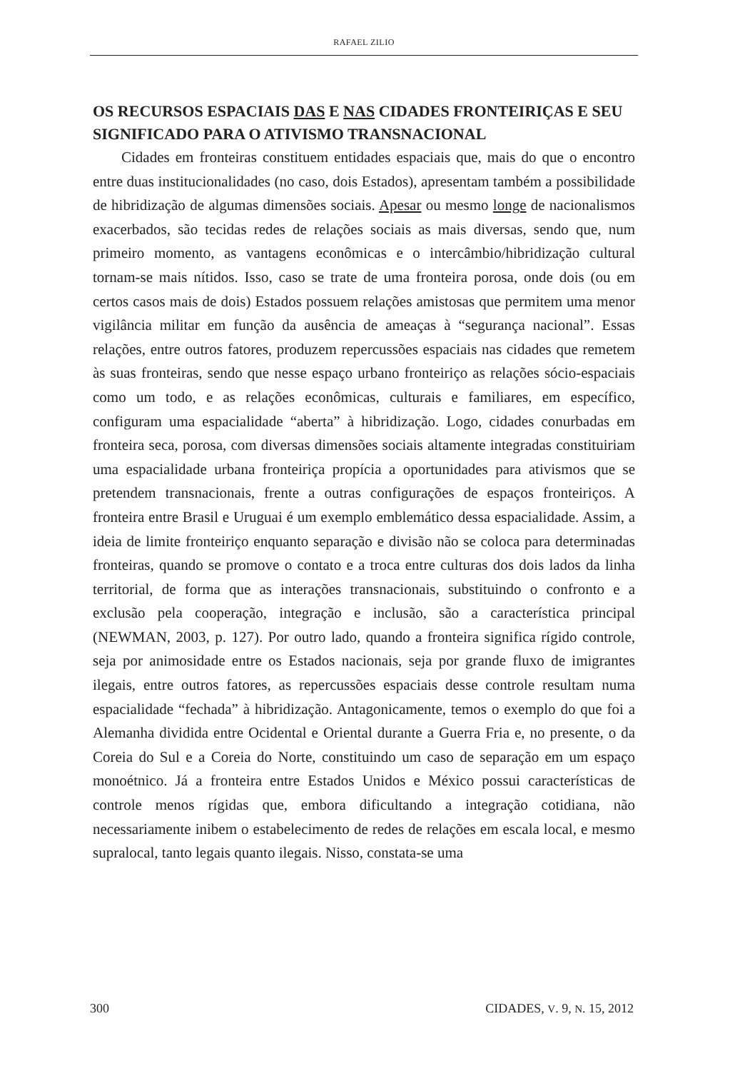RAFAEL ZILIO
OS RECURSOS ESPACIAIS DAS E NAS CIDADES FRONTEIRIÇAS E SEU SIGNIFICADO PARA O ATIVISMO TRANSNACIONAL
Cidades em fronteiras constituem entidades espaciais que, mais do que o encontro entre duas institucionalidades (no caso, dois Estados), apresentam também a possibilidade de hibridização de algumas dimensões sociais. Apesar ou mesmo longe de nacionalismos exacerbados, são tecidas redes de relações sociais as mais diversas, sendo que, num primeiro momento, as vantagens econômicas e o intercâmbio/hibridização cultural tornam-se mais nítidos. Isso, caso se trate de uma fronteira porosa, onde dois (ou em certos casos mais de dois) Estados possuem relações amistosas que permitem uma menor vigilância militar em função da ausência de ameaças à “segurança nacional”. Essas relações, entre outros fatores, produzem repercussões espaciais nas cidades que remetem às suas fronteiras, sendo que nesse espaço urbano fronteiriço as relações sócio-espaciais como um todo, e as relações econômicas, culturais e familiares, em específico, configuram uma espacialidade “aberta” à hibridização. Logo, cidades conurbadas em fronteira seca, porosa, com diversas dimensões sociais altamente integradas constituiriam uma espacialidade urbana fronteiriça propícia a oportunidades para ativismos que se pretendem transnacionais, frente a outras configurações de espaços fronteiriços. A fronteira entre Brasil e Uruguai é um exemplo emblemático dessa espacialidade. Assim, a ideia de limite fronteiriço enquanto separação e divisão não se coloca para determinadas fronteiras, quando se promove o contato e a troca entre culturas dos dois lados da linha territorial, de forma que as interações transnacionais, substituindo o confronto e a exclusão pela cooperação, integração e inclusão, são a característica principal (NEWMAN, 2003, p. 127). Por outro lado, quando a fronteira significa rígido controle, seja por animosidade entre os Estados nacionais, seja por grande fluxo de imigrantes ilegais, entre outros fatores, as repercussões espaciais desse controle resultam numa espacialidade “fechada” à hibridização. Antagonicamente, temos o exemplo do que foi a Alemanha dividida entre Ocidental e Oriental durante a Guerra Fria e, no presente, o da Coreia do Sul e a Coreia do Norte, constituindo um caso de separação em um espaço monoétnico. Já a fronteira entre Estados Unidos e México possui características de controle menos rígidas que, embora dificultando a integração cotidiana, não necessariamente inibem o estabelecimento de redes de relações em escala local, e mesmo supralocal, tanto legais quanto ilegais. Nisso, constata-se uma
300 CIDADES, V. 9, N. 15, 2012